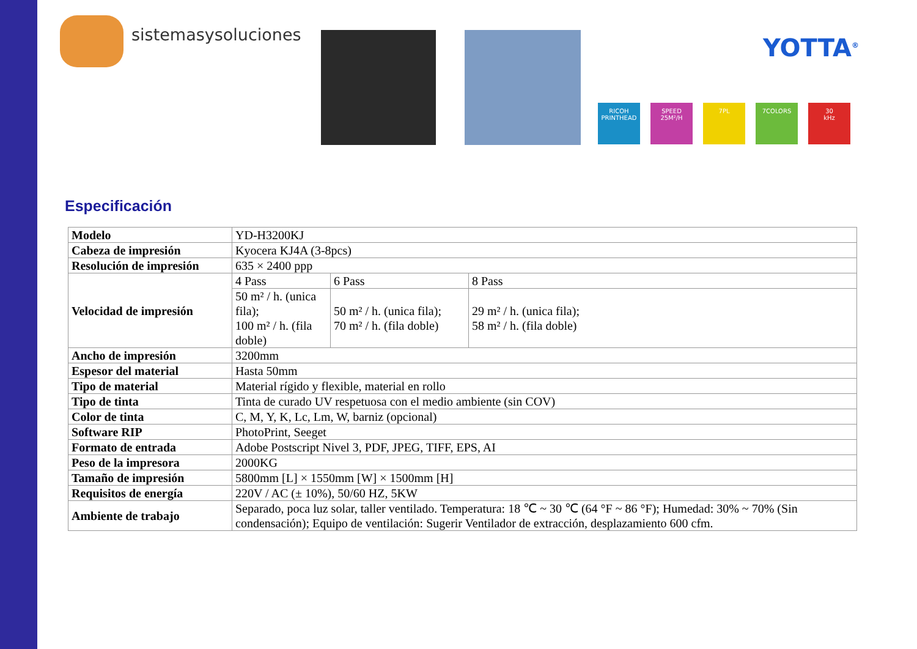sistemasysoluciones YOTTA<sup>®</sup>
RICOH
PRINTHEAD
SPEED
25M²/H
7PL 7COLORS 30
kHz
Especificación
| Modelo | YD-H3200KJ | | |
| Cabeza de impresión | Kyocera KJ4A (3-8pcs) | | |
| Resolución de impresión | 635 × 2400 ppp | | |
| Velocidad de impresión | 4 Pass | 6 Pass | 8 Pass |
| | 50 m² / h. (unica fila); 100 m² / h. (fila doble) | 50 m² / h. (unica fila); 70 m² / h. (fila doble) | 29 m² / h. (unica fila); 58 m² / h. (fila doble) |
| Ancho de impresión | 3200mm | | |
| Espesor del material | Hasta 50mm | | |
| Tipo de material | Material rígido y flexible, material en rollo | | |
| Tipo de tinta | Tinta de curado UV respetuosa con el medio ambiente (sin COV) | | |
| Color de tinta | C, M, Y, K, Lc, Lm, W, barniz (opcional) | | |
| Software RIP | PhotoPrint, Seeget | | |
| Formato de entrada | Adobe Postscript Nivel 3, PDF, JPEG, TIFF, EPS, AI | | |
| Peso de la impresora | 2000KG | | |
| Tamaño de impresión | 5800mm [L] × 1550mm [W] × 1500mm [H] | | |
| Requisitos de energía | 220V / AC (± 10%), 50/60 HZ, 5KW | | |
| Ambiente de trabajo | Separado, poca luz solar, taller ventilado. Temperatura: 18 ℃ ~ 30 ℃ (64 °F ~ 86 °F); Humedad: 30% ~ 70% (Sin condensación); Equipo de ventilación: Sugerir Ventilador de extracción, desplazamiento 600 cfm. | | |